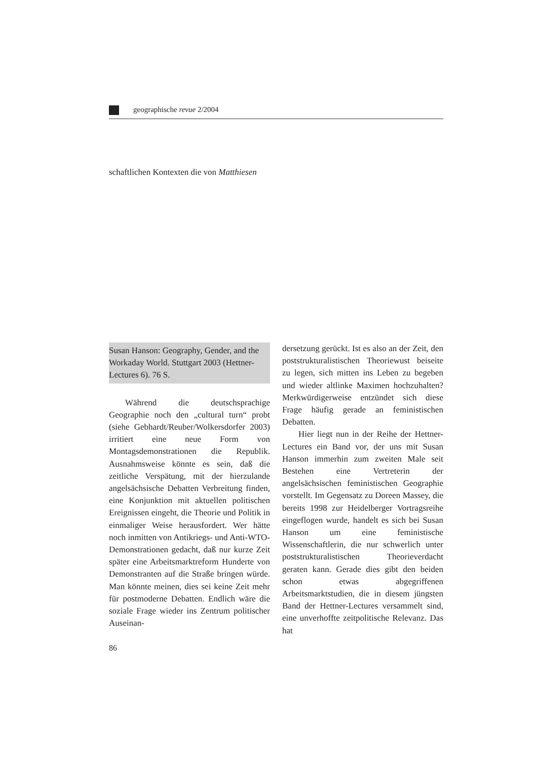geographische revue 2/2004
schaftlichen Kontexten die von Matthiesen
Susan Hanson: Geography, Gender, and the Workaday World. Stuttgart 2003 (Hettner-Lectures 6). 76 S.
Während die deutschsprachige Geographie noch den „cultural turn“ probt (siehe Gebhardt/Reuber/Wolkersdorfer 2003) irritiert eine neue Form von Montagsdemonstrationen die Republik. Ausnahmsweise könnte es sein, daß die zeitliche Verspätung, mit der hierzulande angelsächsische Debatten Verbreitung finden, eine Konjunktion mit aktuellen politischen Ereignissen eingeht, die Theorie und Politik in einmaliger Weise herausfordert. Wer hätte noch inmitten von Antikriegs- und Anti-WTO-Demonstrationen gedacht, daß nur kurze Zeit später eine Arbeitsmarktreform Hunderte von Demonstranten auf die Straße bringen würde. Man könnte meinen, dies sei keine Zeit mehr für postmoderne Debatten. Endlich wäre die soziale Frage wieder ins Zentrum politischer Auseinan-
dersetzung gerückt. Ist es also an der Zeit, den poststrukturalistischen Theoriewust beiseite zu legen, sich mitten ins Leben zu begeben und wieder altlinke Maximen hochzuhalten? Merkwürdigerweise entzündet sich diese Frage häufig gerade an feministischen Debatten.
Hier liegt nun in der Reihe der Hettner-Lectures ein Band vor, der uns mit Susan Hanson immerhin zum zweiten Male seit Bestehen eine Vertreterin der angelsächsischen feministischen Geographie vorstellt. Im Gegensatz zu Doreen Massey, die bereits 1998 zur Heidelberger Vortragsreihe eingeflogen wurde, handelt es sich bei Susan Hanson um eine feministische Wissenschaftlerin, die nur schwerlich unter poststrukturalistischen Theorieverdacht geraten kann. Gerade dies gibt den beiden schon etwas abgegriffenen Arbeitsmarktstudien, die in diesem jüngsten Band der Hettner-Lectures versammelt sind, eine unverhoffte zeitpolitische Relevanz. Das hat
86